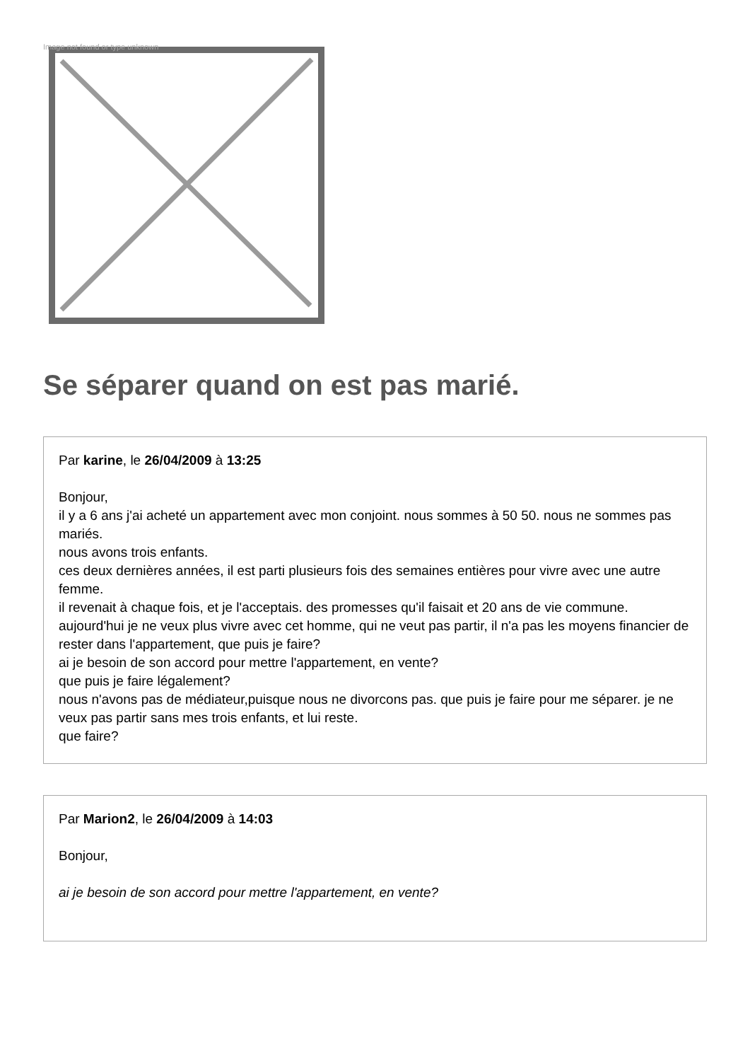Image not found or type unknown
Se séparer quand on est pas marié.
Par karine, le 26/04/2009 à 13:25
Bonjour,
il y a 6 ans j'ai acheté un appartement avec mon conjoint. nous sommes à 50 50. nous ne sommes pas mariés.
nous avons trois enfants.
ces deux dernières années, il est parti plusieurs fois des semaines entières pour vivre avec une autre femme.
il revenait à chaque fois, et je l'acceptais. des promesses qu'il faisait et 20 ans de vie commune.
aujourd'hui je ne veux plus vivre avec cet homme, qui ne veut pas partir, il n'a pas les moyens financier de rester dans l'appartement, que puis je faire?
ai je besoin de son accord pour mettre l'appartement, en vente?
que puis je faire légalement?
nous n'avons pas de médiateur,puisque nous ne divorcons pas. que puis je faire pour me séparer. je ne veux pas partir sans mes trois enfants, et lui reste.
que faire?
Par Marion2, le 26/04/2009 à 14:03
Bonjour,
ai je besoin de son accord pour mettre l'appartement, en vente?